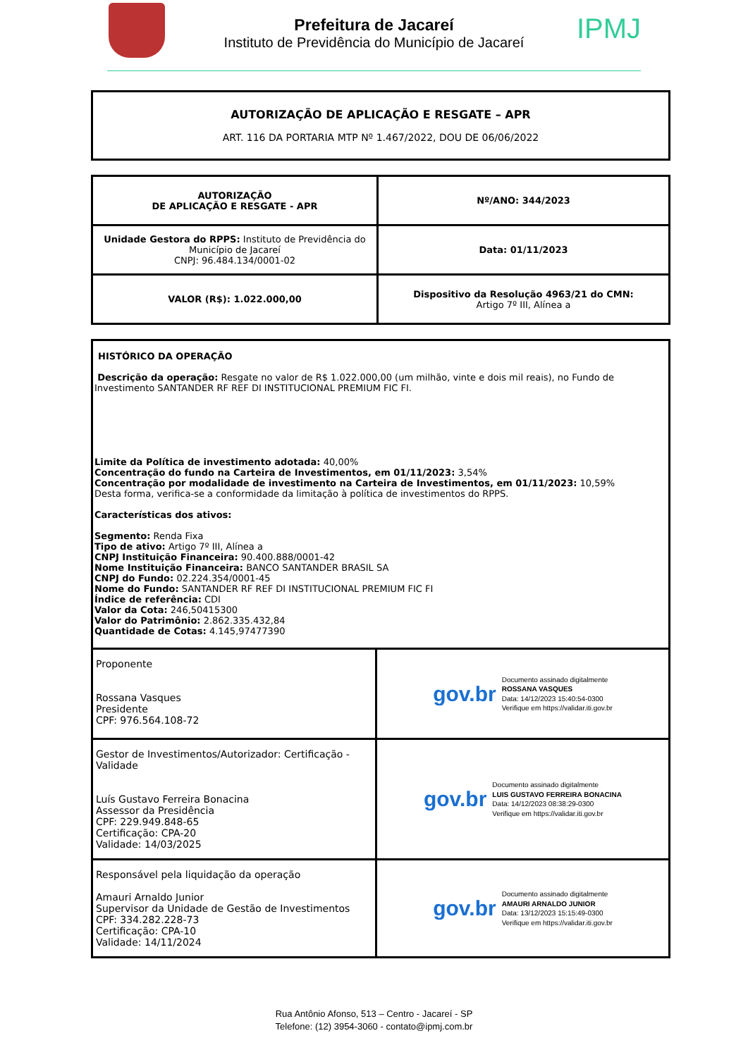Prefeitura de Jacareí
Instituto de Previdência do Município de Jacareí
IPMJ
AUTORIZAÇÃO DE APLICAÇÃO E RESGATE – APR
ART. 116 DA PORTARIA MTP Nº 1.467/2022, DOU DE 06/06/2022
| AUTORIZAÇÃO DE APLICAÇÃO E RESGATE - APR | Nº/ANO: 344/2023 |
| Unidade Gestora do RPPS: Instituto de Previdência do Município de Jacareí CNPJ: 96.484.134/0001-02 | Data: 01/11/2023 |
| VALOR (R$): 1.022.000,00 | Dispositivo da Resolução 4963/21 do CMN: Artigo 7º III, Alínea a |
| HISTÓRICO DA OPERAÇÃO Descrição da operação: Resgate no valor de R$ 1.022.000,00 (um milhão, vinte e dois mil reais), no Fundo de Investimento SANTANDER RF REF DI INSTITUCIONAL PREMIUM FIC FI. Limite da Política de investimento adotada: 40,00% Concentração do fundo na Carteira de Investimentos, em 01/11/2023: 3,54% Concentração por modalidade de investimento na Carteira de Investimentos, em 01/11/2023: 10,59% Desta forma, verifica-se a conformidade da limitação à política de investimentos do RPPS. Características dos ativos: Segmento: Renda Fixa Tipo de ativo: Artigo 7º III, Alínea a CNPJ Instituição Financeira: 90.400.888/0001-42 Nome Instituição Financeira: BANCO SANTANDER BRASIL SA CNPJ do Fundo: 02.224.354/0001-45 Nome do Fundo: SANTANDER RF REF DI INSTITUCIONAL PREMIUM FIC FI Índice de referência: CDI Valor da Cota: 246,50415300 Valor do Patrimônio: 2.862.335.432,84 Quantidade de Cotas: 4.145,97477390 | |
| Proponente Rossana Vasques Presidente CPF: 976.564.108-72 | gov.br Documento assinado digitalmente ROSSANA VASQUES Data: 14/12/2023 15:40:54-0300 Verifique em https://validar.iti.gov.br |
| Gestor de Investimentos/Autorizador: Certificação - Validade Luís Gustavo Ferreira Bonacina Assessor da Presidência CPF: 229.949.848-65 Certificação: CPA-20 Validade: 14/03/2025 | gov.br Documento assinado digitalmente LUIS GUSTAVO FERREIRA BONACINA Data: 14/12/2023 08:38:29-0300 Verifique em https://validar.iti.gov.br |
| Responsável pela liquidação da operação Amauri Arnaldo Junior Supervisor da Unidade de Gestão de Investimentos CPF: 334.282.228-73 Certificação: CPA-10 Validade: 14/11/2024 | gov.br Documento assinado digitalmente AMAURI ARNALDO JUNIOR Data: 13/12/2023 15:15:49-0300 Verifique em https://validar.iti.gov.br |
Rua Antônio Afonso, 513 – Centro - Jacareí - SP
Telefone: (12) 3954-3060 - contato@ipmj.com.br